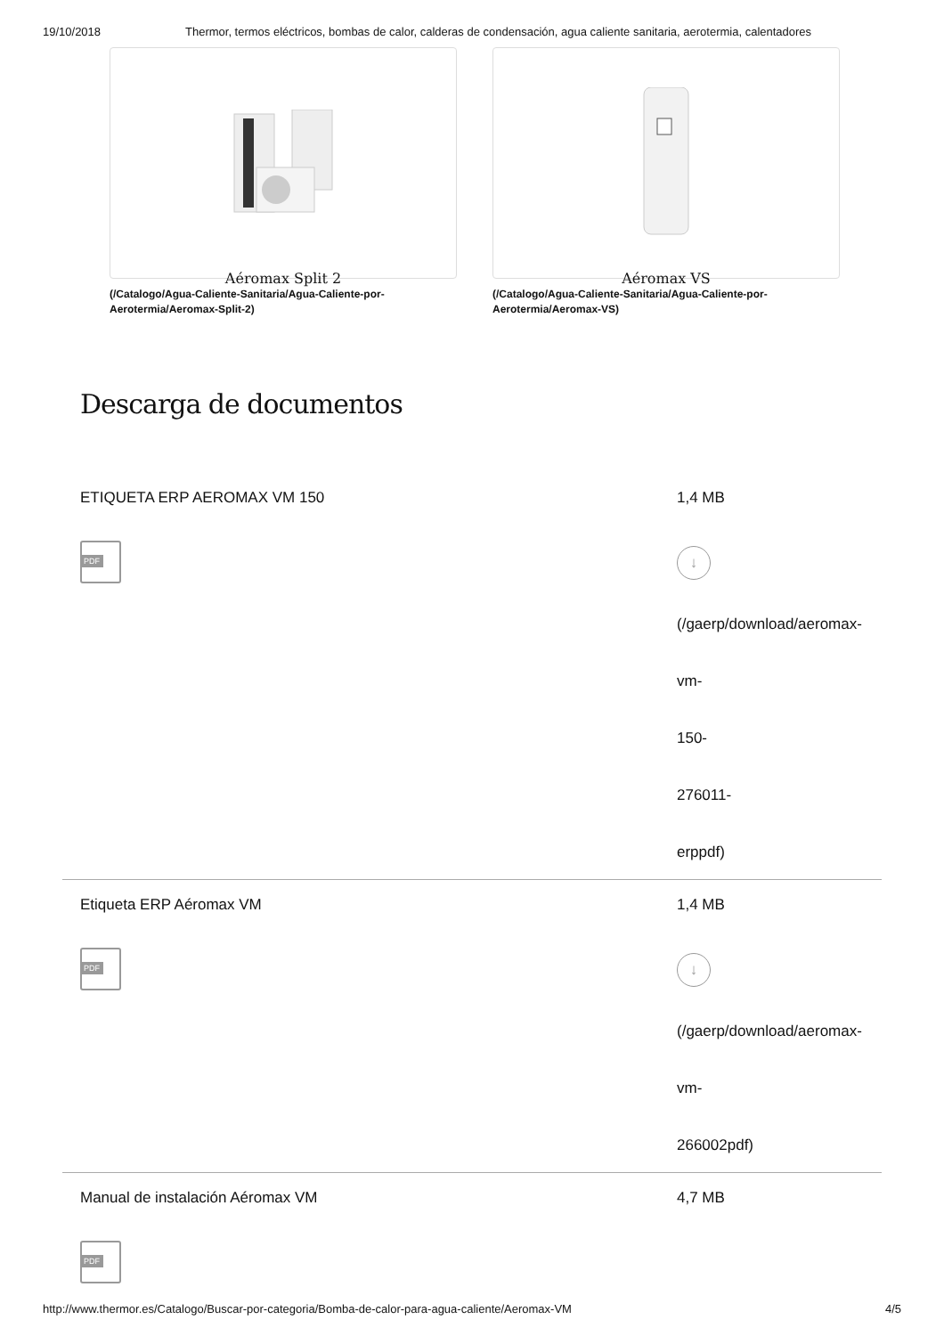19/10/2018 Thermor, termos eléctricos, bombas de calor, calderas de condensación, agua caliente sanitaria, aerotermia, calentadores
Aéromax Split 2
(/Catalogo/Agua-Caliente-Sanitaria/Agua-Caliente-por-Aerotermia/Aeromax-Split-2)
Aéromax VS
(/Catalogo/Agua-Caliente-Sanitaria/Agua-Caliente-por-Aerotermia/Aeromax-VS)
Descarga de documentos
ETIQUETA ERP AEROMAX VM 150
PDF
1,4 MB
↓
(/gaerp/download/aeromax-
vm-
150-
276011-
erppdf)
Etiqueta ERP Aéromax VM
PDF
1,4 MB
↓
(/gaerp/download/aeromax-
vm-
266002pdf)
Manual de instalación Aéromax VM
PDF
4,7 MB
http://www.thermor.es/Catalogo/Buscar-por-categoria/Bomba-de-calor-para-agua-caliente/Aeromax-VM 4/5